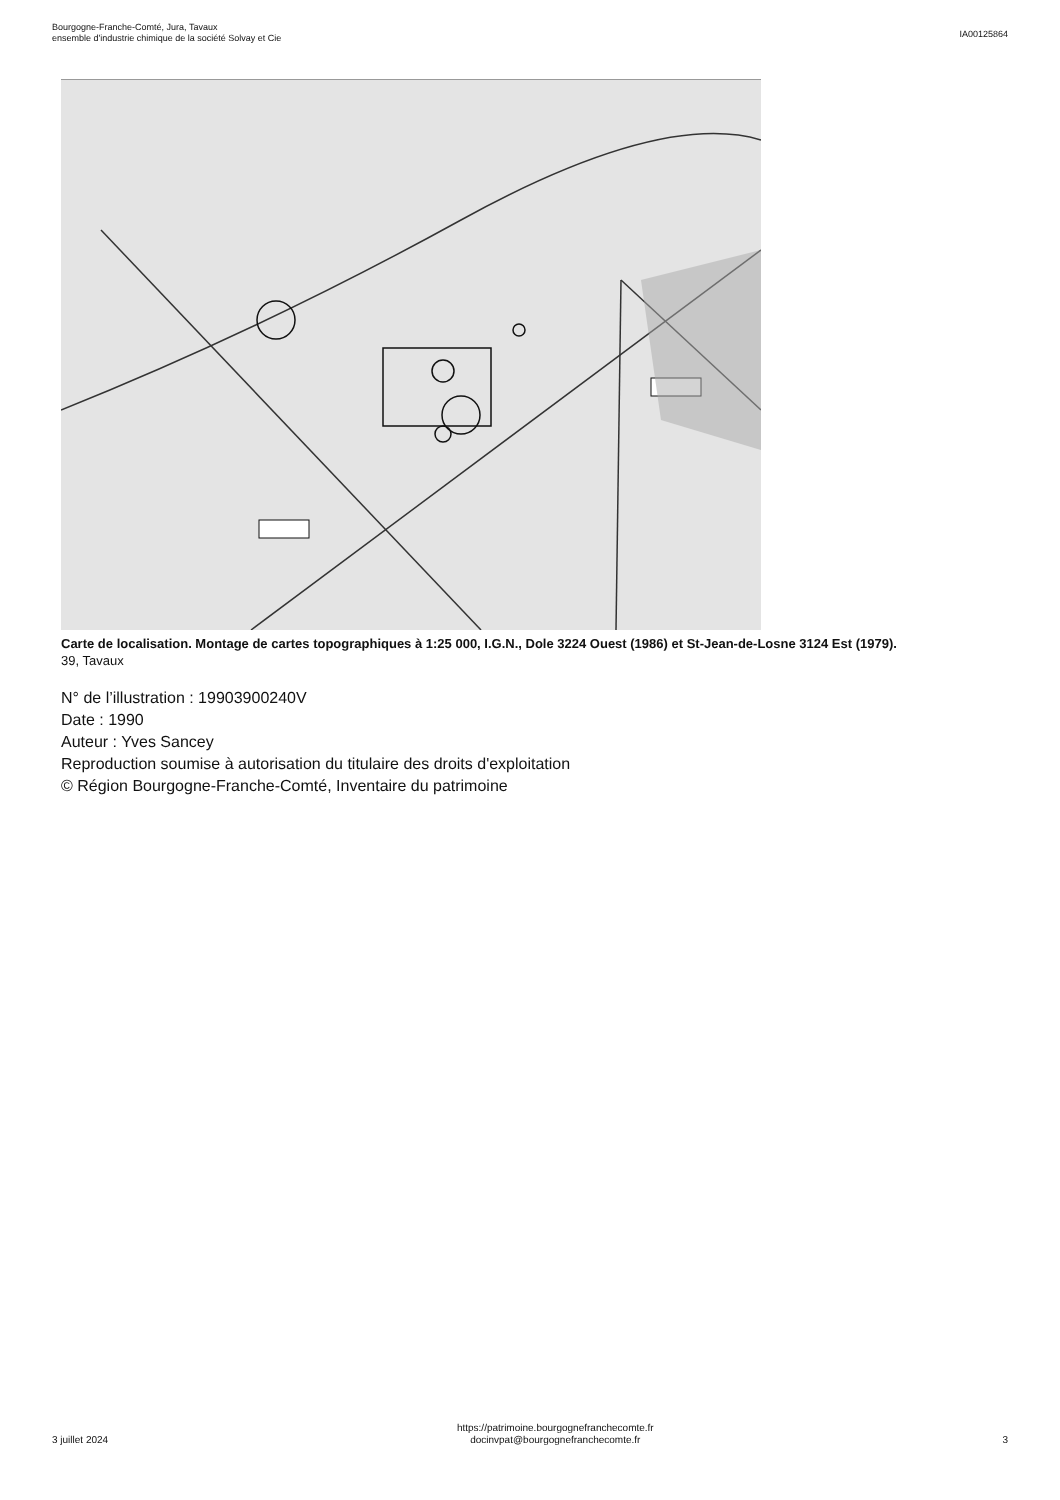Bourgogne-Franche-Comté, Jura, Tavaux
ensemble d'industrie chimique de la société Solvay et Cie
IA00125864
Carte de localisation. Montage de cartes topographiques à 1:25 000, I.G.N., Dole 3224 Ouest (1986) et St-Jean-de-Losne 3124 Est (1979).
39, Tavaux
N° de l’illustration : 19903900240V
Date : 1990
Auteur : Yves Sancey
Reproduction soumise à autorisation du titulaire des droits d'exploitation
© Région Bourgogne-Franche-Comté, Inventaire du patrimoine
3 juillet 2024
https://patrimoine.bourgognefranchecomte.fr
docinvpat@bourgognefranchecomte.fr
3